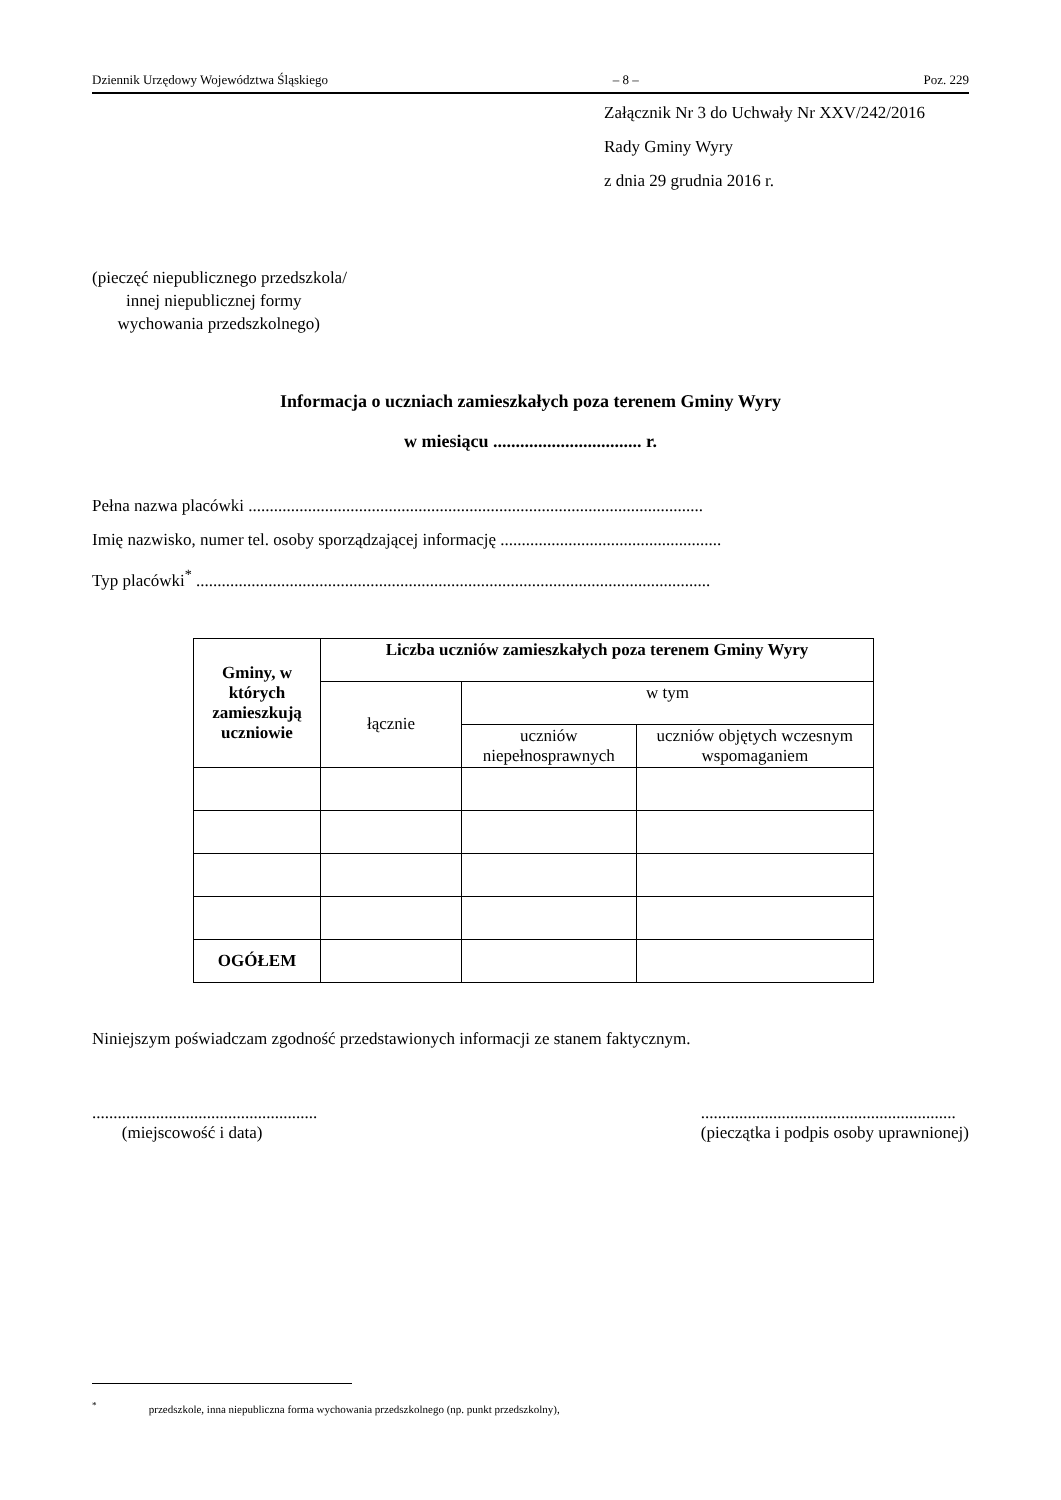Dziennik Urzędowy Województwa Śląskiego – 8 – Poz. 229
Załącznik Nr 3 do Uchwały Nr XXV/242/2016
Rady Gminy Wyry
z dnia 29 grudnia 2016 r.
(pieczęć niepublicznego przedszkola/
innej niepublicznej formy
wychowania przedszkolnego)
Informacja o uczniach zamieszkałych poza terenem Gminy Wyry
w miesiącu ................................. r.
Pełna nazwa placówki ...........................................................................................................
Imię nazwisko, numer tel. osoby sporządzającej informację ....................................................
Typ placówki<sup>*</sup> .........................................................................................................................
| Gminy, w których zamieszkują uczniowie | Liczba uczniów zamieszkałych poza terenem Gminy Wyry | | |
| --- | --- | --- | --- |
| | łącznie | w tym | |
| | | uczniów niepełnosprawnych | uczniów objętych wczesnym wspomaganiem |
| OGÓŁEM | | | |
Niniejszym poświadczam zgodność przedstawionych informacji ze stanem faktycznym.
.....................................................
(miejscowość i data)
............................................................
(pieczątka i podpis osoby uprawnionej)
<sup>*</sup> przedszkole, inna niepubliczna forma wychowania przedszkolnego (np. punkt przedszkolny),